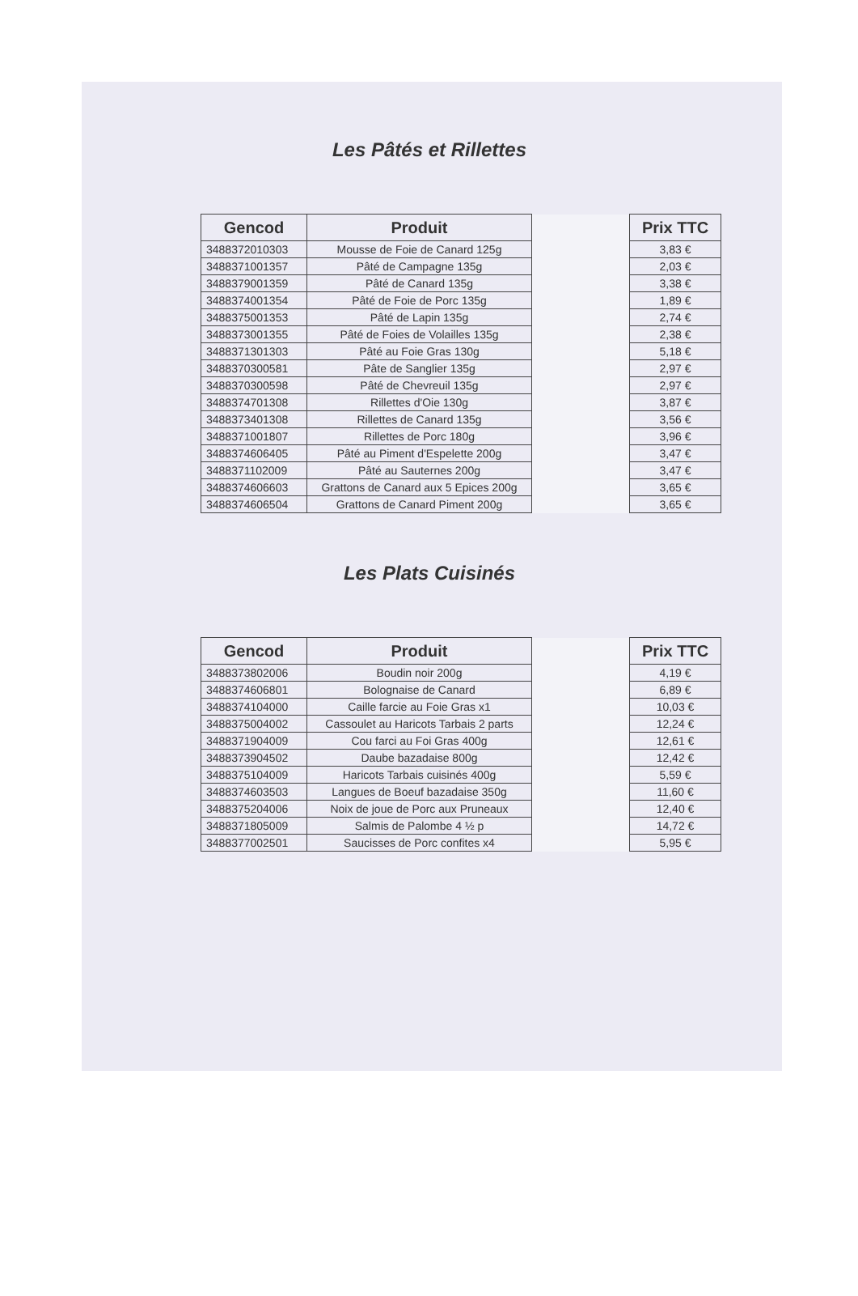Les Pâtés et Rillettes
| Gencod | Produit | | Prix TTC |
| --- | --- | --- | --- |
| 3488372010303 | Mousse de Foie de Canard 125g | | 3,83 € |
| 3488371001357 | Pâté de Campagne 135g | | 2,03 € |
| 3488379001359 | Pâté de Canard 135g | | 3,38 € |
| 3488374001354 | Pâté de Foie de Porc 135g | | 1,89 € |
| 3488375001353 | Pâté de Lapin 135g | | 2,74 € |
| 3488373001355 | Pâté de Foies de Volailles 135g | | 2,38 € |
| 3488371301303 | Pâté au Foie Gras 130g | | 5,18 € |
| 3488370300581 | Pâte de Sanglier 135g | | 2,97 € |
| 3488370300598 | Pâté de Chevreuil 135g | | 2,97 € |
| 3488374701308 | Rillettes d'Oie 130g | | 3,87 € |
| 3488373401308 | Rillettes de Canard 135g | | 3,56 € |
| 3488371001807 | Rillettes de Porc 180g | | 3,96 € |
| 3488374606405 | Pâté au Piment d'Espelette 200g | | 3,47 € |
| 3488371102009 | Pâté au Sauternes 200g | | 3,47 € |
| 3488374606603 | Grattons de Canard aux 5 Epices 200g | | 3,65 € |
| 3488374606504 | Grattons de Canard Piment 200g | | 3,65 € |
Les Plats Cuisinés
| Gencod | Produit | | Prix TTC |
| --- | --- | --- | --- |
| 3488373802006 | Boudin noir 200g | | 4,19 € |
| 3488374606801 | Bolognaise de Canard | | 6,89 € |
| 3488374104000 | Caille farcie au Foie Gras x1 | | 10,03 € |
| 3488375004002 | Cassoulet au Haricots Tarbais 2 parts | | 12,24 € |
| 3488371904009 | Cou farci au Foi Gras 400g | | 12,61 € |
| 3488373904502 | Daube bazadaise 800g | | 12,42 € |
| 3488375104009 | Haricots Tarbais cuisinés 400g | | 5,59 € |
| 3488374603503 | Langues de Boeuf bazadaise 350g | | 11,60 € |
| 3488375204006 | Noix de joue de Porc aux Pruneaux | | 12,40 € |
| 3488371805009 | Salmis de Palombe 4 ½ p | | 14,72 € |
| 3488377002501 | Saucisses de Porc confites x4 | | 5,95 € |